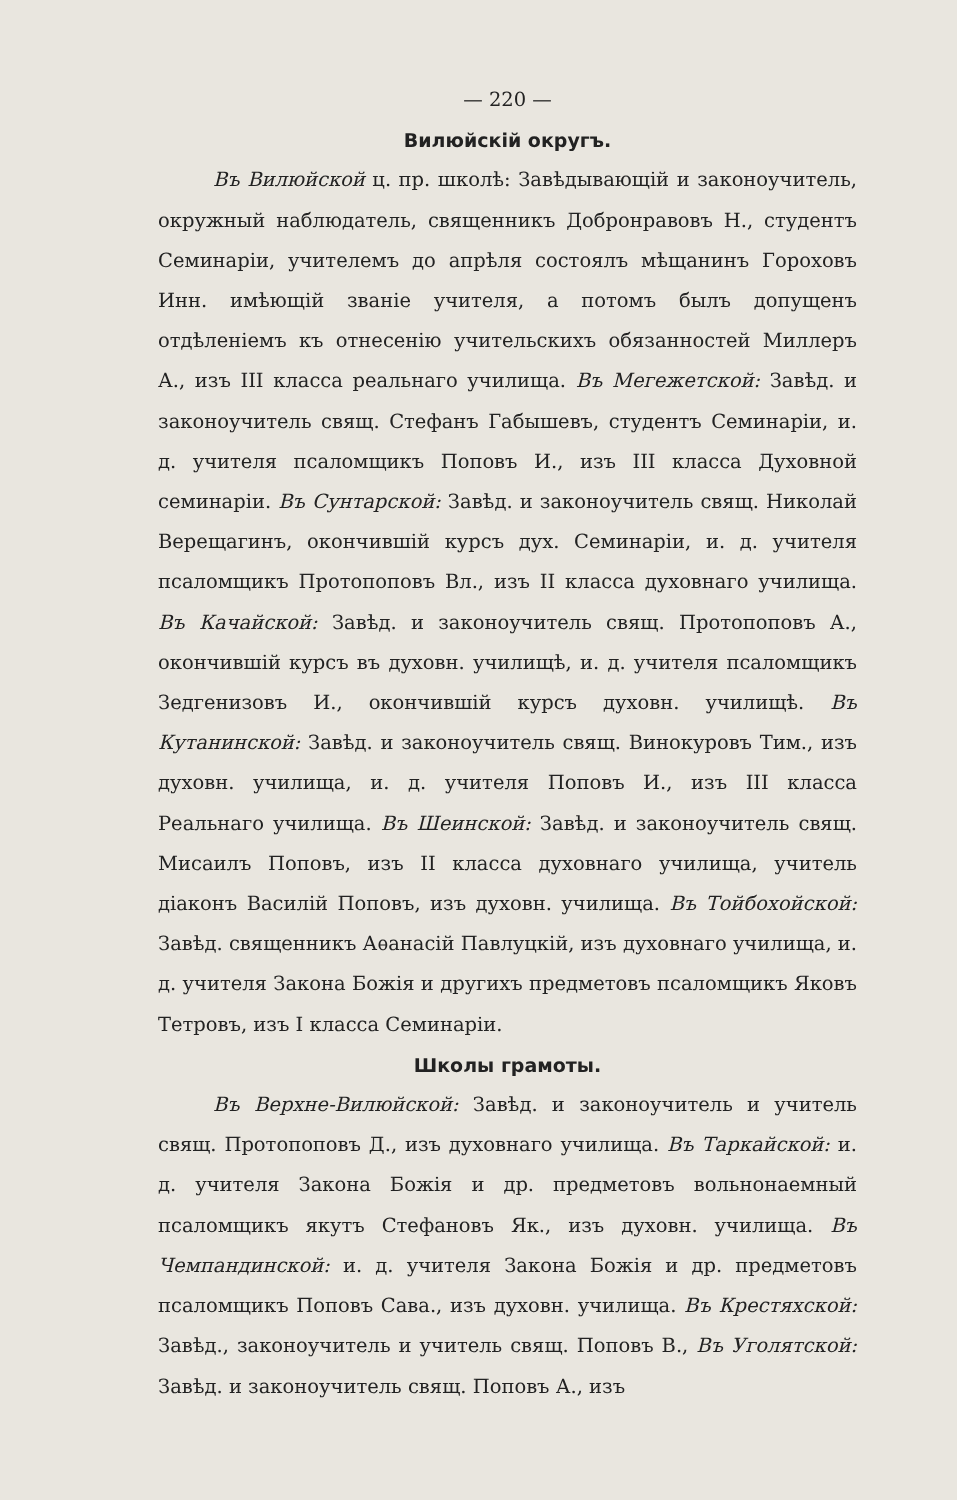— 220 —
Вилюйскій округъ.
Въ Вилюйской ц. пр. школѣ: Завѣдывающій и законоучитель, окружный наблюдатель, священникъ Добронравовъ Н., студентъ Семинаріи, учителемъ до апрѣля состоялъ мѣщанинъ Гороховъ Инн. имѣющій званіе учителя, а потомъ былъ допущенъ отдѣленіемъ къ отнесенію учительскихъ обязанностей Миллеръ А., изъ III класса реальнаго училища. Въ Мегежетской: Завѣд. и законоучитель свящ. Стефанъ Габышевъ, студентъ Семинаріи, и. д. учителя псаломщикъ Поповъ И., изъ III класса Духовной семинаріи. Въ Сунтарской: Завѣд. и законоучитель свящ. Николай Верещагинъ, окончившій курсъ дух. Семинаріи, и. д. учителя псаломщикъ Протопоповъ Вл., изъ II класса духовнаго училища. Въ Качайской: Завѣд. и законоучитель свящ. Протопоповъ А., окончившій курсъ въ духовн. училищѣ, и. д. учителя псаломщикъ Зедгенизовъ И., окончившій курсъ духовн. училищѣ. Въ Кутанинской: Завѣд. и законоучитель свящ. Винокуровъ Тим., изъ духовн. училища, и. д. учителя Поповъ И., изъ III класса Реальнаго училища. Въ Шеинской: Завѣд. и законоучитель свящ. Мисаилъ Поповъ, изъ II класса духовнаго училища, учитель діаконъ Василій Поповъ, изъ духовн. училища. Въ Тойбохойской: Завѣд. священникъ Аѳанасій Павлуцкій, изъ духовнаго училища, и. д. учителя Закона Божія и другихъ предметовъ псаломщикъ Яковъ Тетровъ, изъ I класса Семинаріи.
Школы грамоты.
Въ Верхне-Вилюйской: Завѣд. и законоучитель и учитель свящ. Протопоповъ Д., изъ духовнаго училища. Въ Таркайской: и. д. учителя Закона Божія и др. предметовъ вольнонаемный псаломщикъ якутъ Стефановъ Як., изъ духовн. училища. Въ Чемпандинской: и. д. учителя Закона Божія и др. предметовъ псаломщикъ Поповъ Сава., изъ духовн. училища. Въ Крестяхской: Завѣд., законоучитель и учитель свящ. Поповъ В., Въ Уголятской: Завѣд. и законоучитель свящ. Поповъ А., изъ